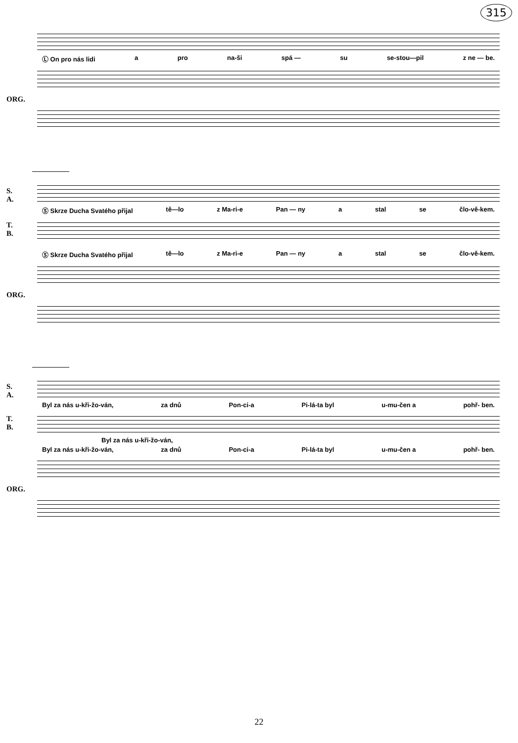315
Ⓛ On pro nás lidi a pro na-ši spá — su se-stou—pil z ne — be.
ORG.
S.
A.
Ⓢ Skrze Ducha Svatého přijal tě—lo z Ma-ri-e Pan — ny a stal se člo-vě-kem.
T.
B.
Ⓢ Skrze Ducha Svatého přijal tě—lo z Ma-ri-e Pan — ny a stal se člo-vě-kem.
ORG.
S.
A.
Byl za nás u-kři-žo-ván, za dnů Pon-ci-a Pi-lá-ta byl u-mu-čen a pohř- ben.
T.
B.
Byl za nás u-kři-žo-ván,
Byl za nás u-kři-žo-ván, za dnů Pon-ci-a Pi-lá-ta byl u-mu-čen a pohř- ben.
ORG.
22